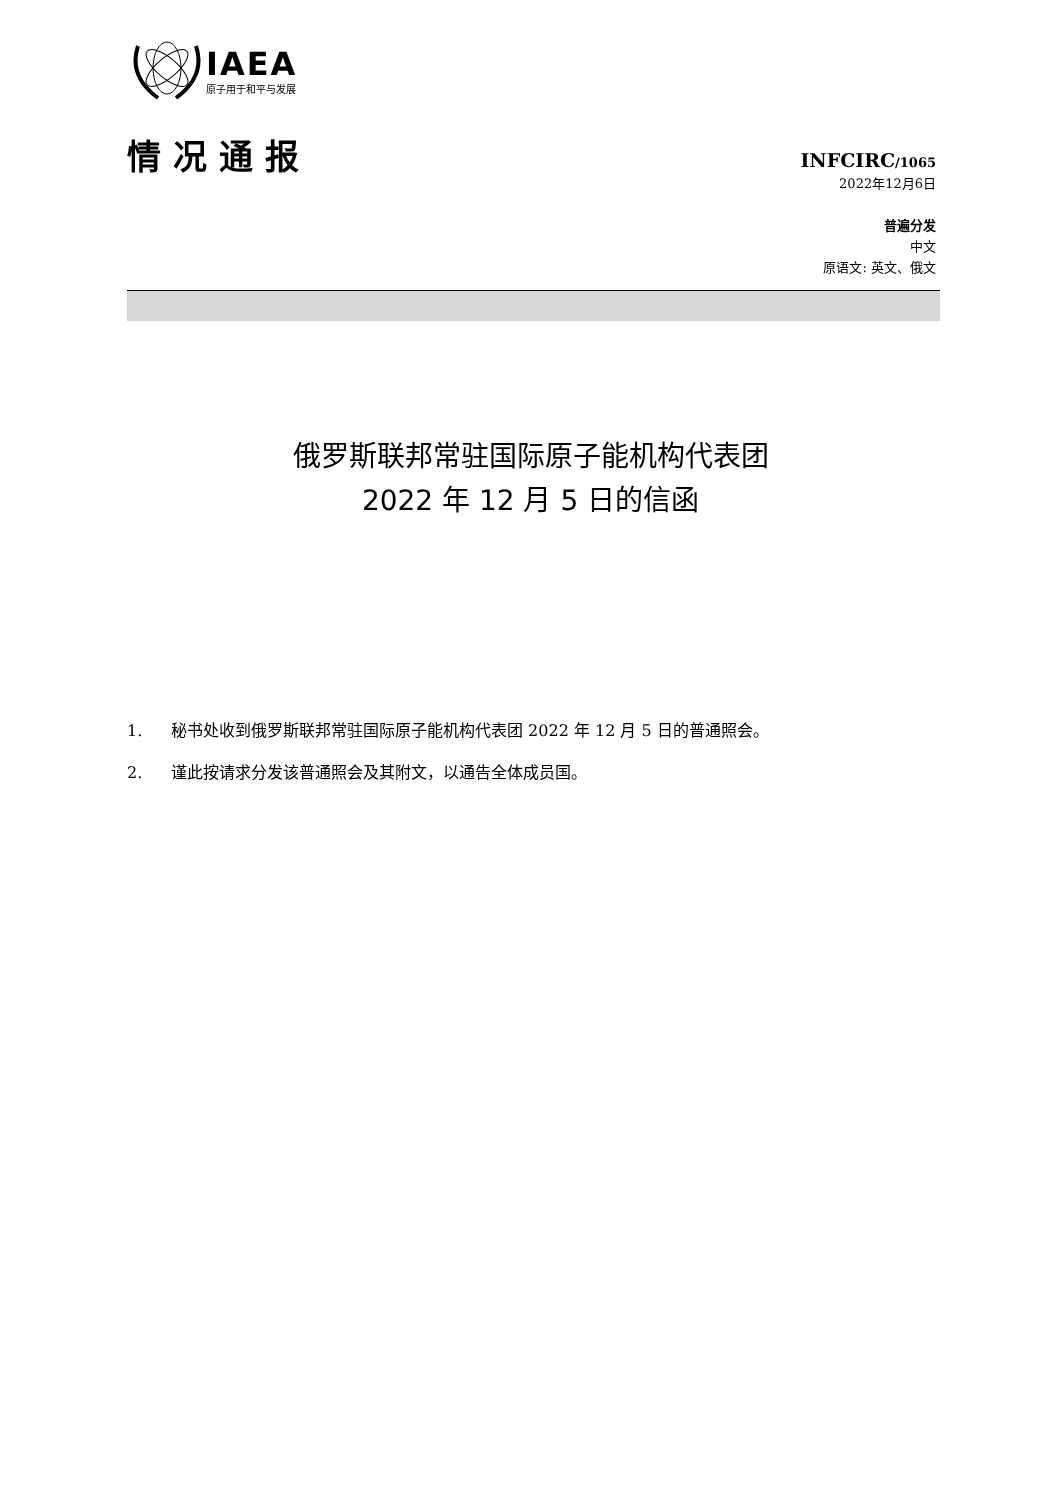IAEA
原子用于和平与发展
情况通报
INFCIRC/1065
2022年12月6日
普遍分发
中文
原语文: 英文、俄文
俄罗斯联邦常驻国际原子能机构代表团
2022 年 12 月 5 日的信函
1. 秘书处收到俄罗斯联邦常驻国际原子能机构代表团 2022 年 12 月 5 日的普通照会。
2. 谨此按请求分发该普通照会及其附文，以通告全体成员国。